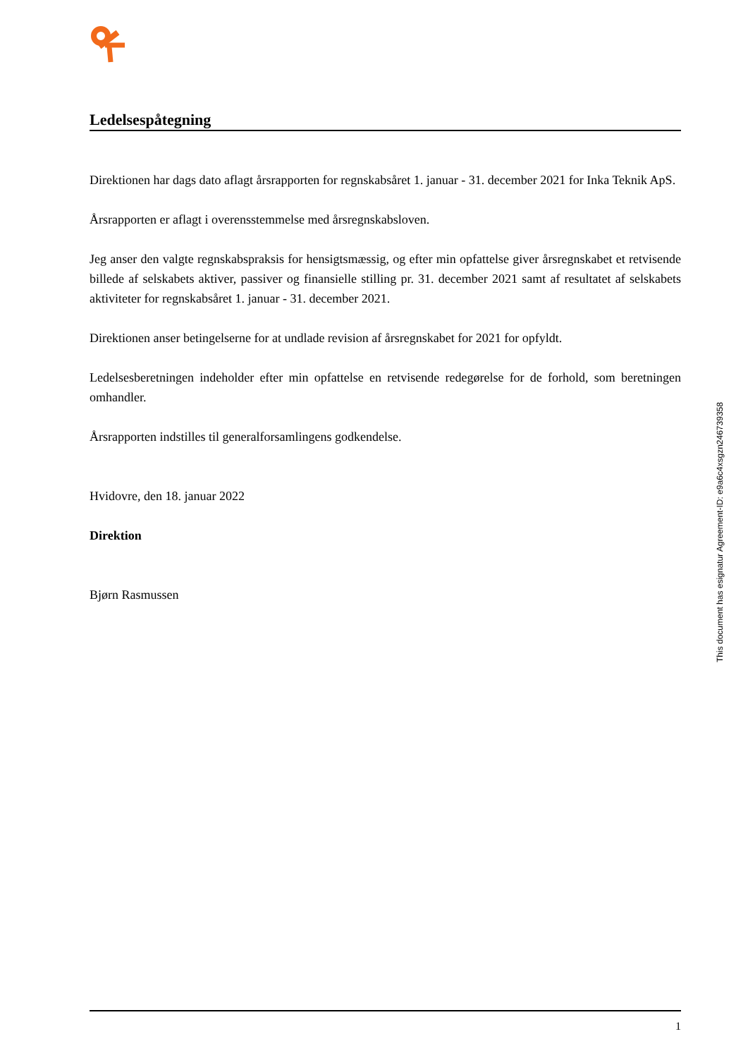Ledelsespåtegning
Direktionen har dags dato aflagt årsrapporten for regnskabsåret 1. januar - 31. december 2021 for Inka Teknik ApS.
Årsrapporten er aflagt i overensstemmelse med årsregnskabsloven.
Jeg anser den valgte regnskabspraksis for hensigtsmæssig, og efter min opfattelse giver årsregnskabet et retvisende billede af selskabets aktiver, passiver og finansielle stilling pr. 31. december 2021 samt af resultatet af selskabets aktiviteter for regnskabsåret 1. januar - 31. december 2021.
Direktionen anser betingelserne for at undlade revision af årsregnskabet for 2021 for opfyldt.
Ledelsesberetningen indeholder efter min opfattelse en retvisende redegørelse for de forhold, som beretningen omhandler.
Årsrapporten indstilles til generalforsamlingens godkendelse.
Hvidovre, den 18. januar 2022
Direktion
Bjørn Rasmussen
This document has esignatur Agreement-ID: e9a6c4xsgzn246739358
1